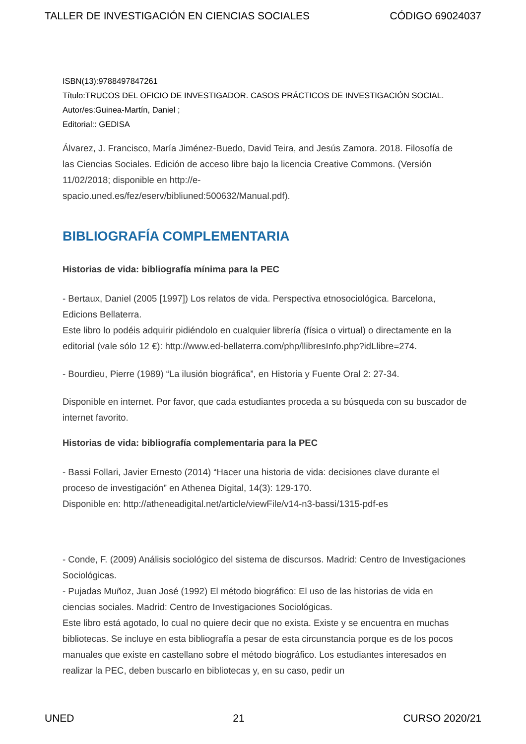TALLER DE INVESTIGACIÓN EN CIENCIAS SOCIALES CÓDIGO 69024037
ISBN(13):9788497847261
Título:TRUCOS DEL OFICIO DE INVESTIGADOR. CASOS PRÁCTICOS DE INVESTIGACIÓN SOCIAL.
Autor/es:Guinea-Martín, Daniel ;
Editorial:: GEDISA
Álvarez, J. Francisco, María Jiménez-Buedo, David Teira, and Jesús Zamora. 2018. Filosofía de las Ciencias Sociales. Edición de acceso libre bajo la licencia Creative Commons. (Versión 11/02/2018; disponible en http://e-
spacio.uned.es/fez/eserv/bibliuned:500632/Manual.pdf).
BIBLIOGRAFÍA COMPLEMENTARIA
Historias de vida: bibliografía mínima para la PEC
- Bertaux, Daniel (2005 [1997]) Los relatos de vida. Perspectiva etnosociológica. Barcelona, Edicions Bellaterra.
Este libro lo podéis adquirir pidiéndolo en cualquier librería (física o virtual) o directamente en la editorial (vale sólo 12 €): http://www.ed-bellaterra.com/php/llibresInfo.php?idLlibre=274.
- Bourdieu, Pierre (1989) “La ilusión biográfica”, en Historia y Fuente Oral 2: 27-34.
Disponible en internet. Por favor, que cada estudiantes proceda a su búsqueda con su buscador de internet favorito.
Historias de vida: bibliografía complementaria para la PEC
- Bassi Follari, Javier Ernesto (2014) “Hacer una historia de vida: decisiones clave durante el proceso de investigación” en Athenea Digital, 14(3): 129-170.
Disponible en: http://atheneadigital.net/article/viewFile/v14-n3-bassi/1315-pdf-es
- Conde, F. (2009) Análisis sociológico del sistema de discursos. Madrid: Centro de Investigaciones Sociológicas.
- Pujadas Muñoz, Juan José (1992) El método biográfico: El uso de las historias de vida en ciencias sociales. Madrid: Centro de Investigaciones Sociológicas.
Este libro está agotado, lo cual no quiere decir que no exista. Existe y se encuentra en muchas bibliotecas. Se incluye en esta bibliografía a pesar de esta circunstancia porque es de los pocos manuales que existe en castellano sobre el método biográfico. Los estudiantes interesados en realizar la PEC, deben buscarlo en bibliotecas y, en su caso, pedir un
UNED 21 CURSO 2020/21